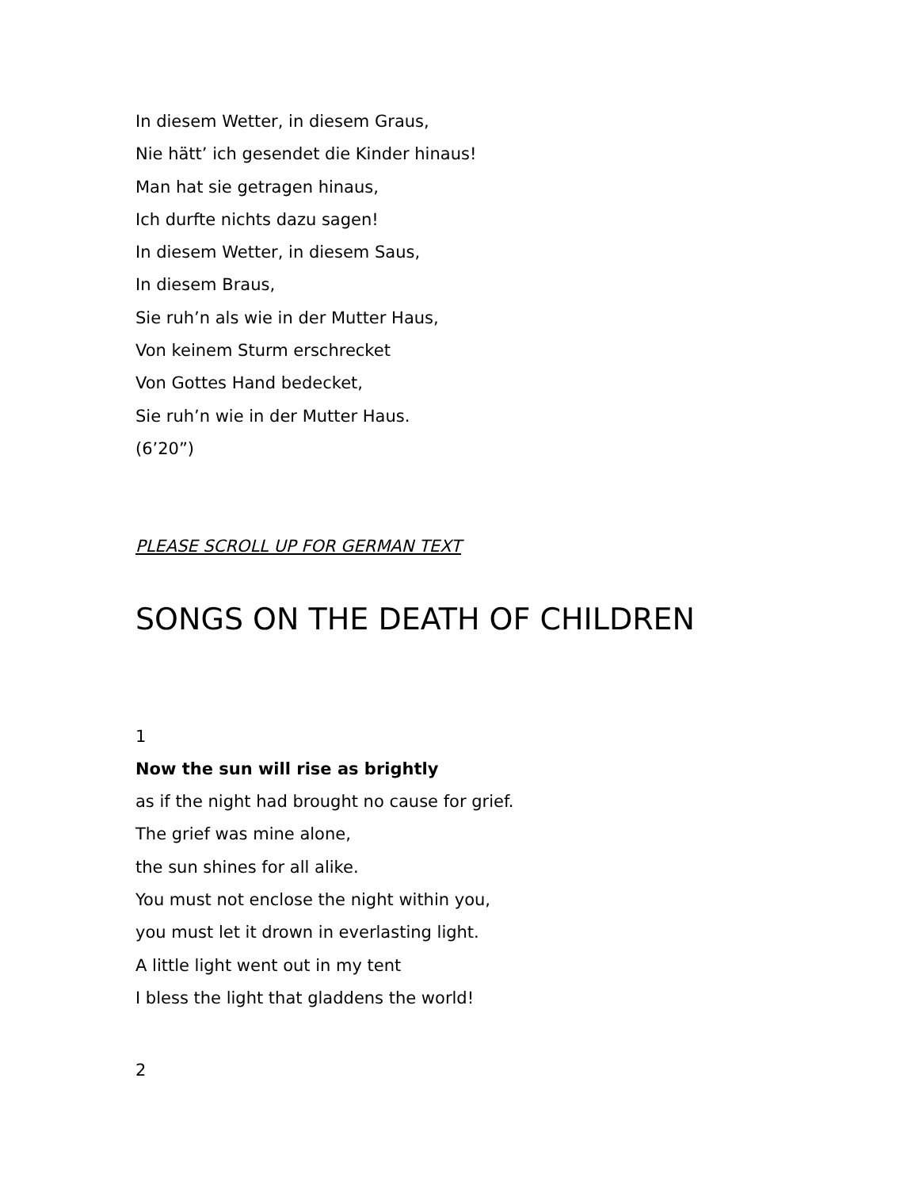In diesem Wetter, in diesem Graus,
Nie hätt’ ich gesendet die Kinder hinaus!
Man hat sie getragen hinaus,
Ich durfte nichts dazu sagen!
In diesem Wetter, in diesem Saus,
In diesem Braus,
Sie ruh’n als wie in der Mutter Haus,
Von keinem Sturm erschrecket
Von Gottes Hand bedecket,
Sie ruh’n wie in der Mutter Haus.
(6’20”)
PLEASE SCROLL UP FOR GERMAN TEXT
SONGS ON THE DEATH OF CHILDREN
1
Now the sun will rise as brightly
as if the night had brought no cause for grief.
The grief was mine alone,
the sun shines for all alike.
You must not enclose the night within you,
you must let it drown in everlasting light.
A little light went out in my tent
I bless the light that gladdens the world!
2